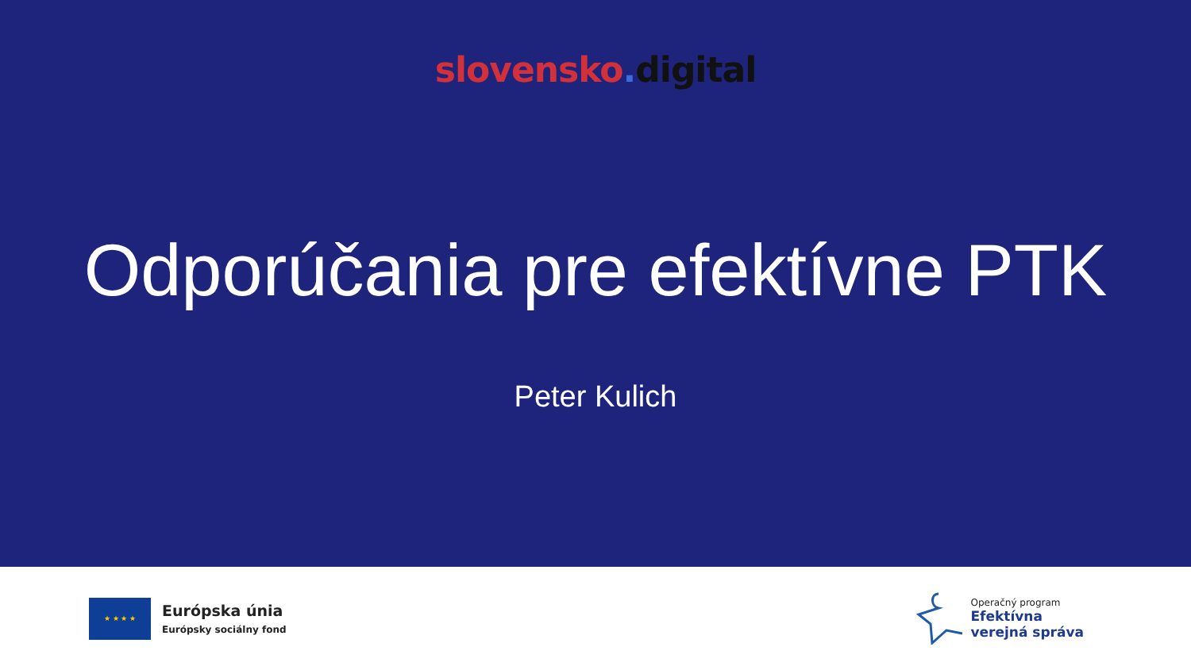slovensko. digital
Odporúčania pre efektívne PTK
Peter Kulich
★ ★ ★ ★
Európska únia
Európsky sociálny fond
Operačný program
Efektívna
verejná správa